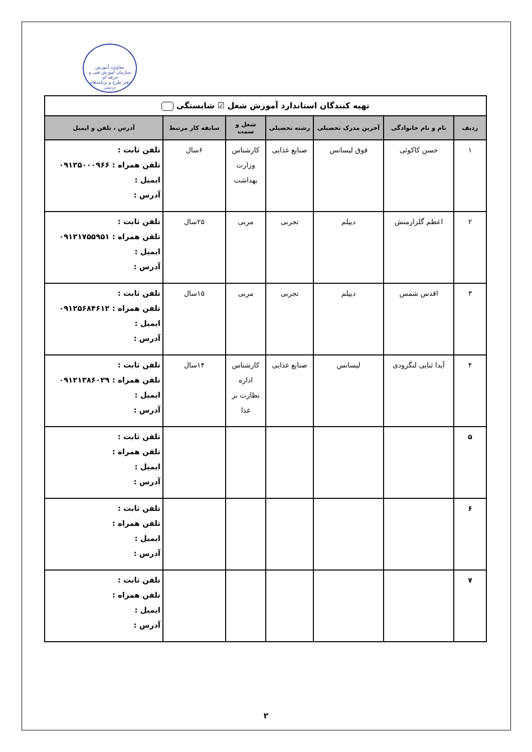معاونت آموزش
سازمان آموزش فنی و حرفه ای
دفتر طرح و برنامه‌های درسی
| تهیه کنندگان استاندارد آموزش شغل ☑ شایستگی | | | | | | |
| ردیف | نام و نام خانوادگی | آخرین مدرک تحصیلی | رشته تحصیلی | شغل و سمت | سابقه کار مرتبط | آدرس ، تلفن و ایمیل |
| ۱ | حسن کاکوئی | فوق لیسانس | صنایع غذایی | کارشناس وزارت بهداشت | ۶سال | تلفن ثابت : تلفن همراه : ۰۹۱۲۵۰۰۰۹۶۶ ایمیل : آدرس : |
| ۲ | اعظم گلزارمنش | دیپلم | تجربی | مربی | ۲۵سال | تلفن ثابت : تلفن همراه : ۰۹۱۲۱۷۵۵۹۵۱ ایمیل : آدرس : |
| ۳ | اقدس شمس | دیپلم | تجربی | مربی | ۱۵سال | تلفن ثابت : تلفن همراه : ۰۹۱۲۵۶۸۴۶۱۲ ایمیل : آدرس : |
| ۴ | آیدا ثنایی لنگرودی | لیسانس | صنایع غذایی | کارشناس اداره نظارت بر غذا | ۱۴سال | تلفن ثابت : تلفن همراه : ۰۹۱۲۱۳۸۶۰۲۹ ایمیل : آدرس : |
| ۵ | | | | | | تلفن ثابت : تلفن همراه : ایمیل : آدرس : |
| ۶ | | | | | | تلفن ثابت : تلفن همراه : ایمیل : آدرس : |
| ۷ | | | | | | تلفن ثابت : تلفن همراه : ایمیل : آدرس : |
۲